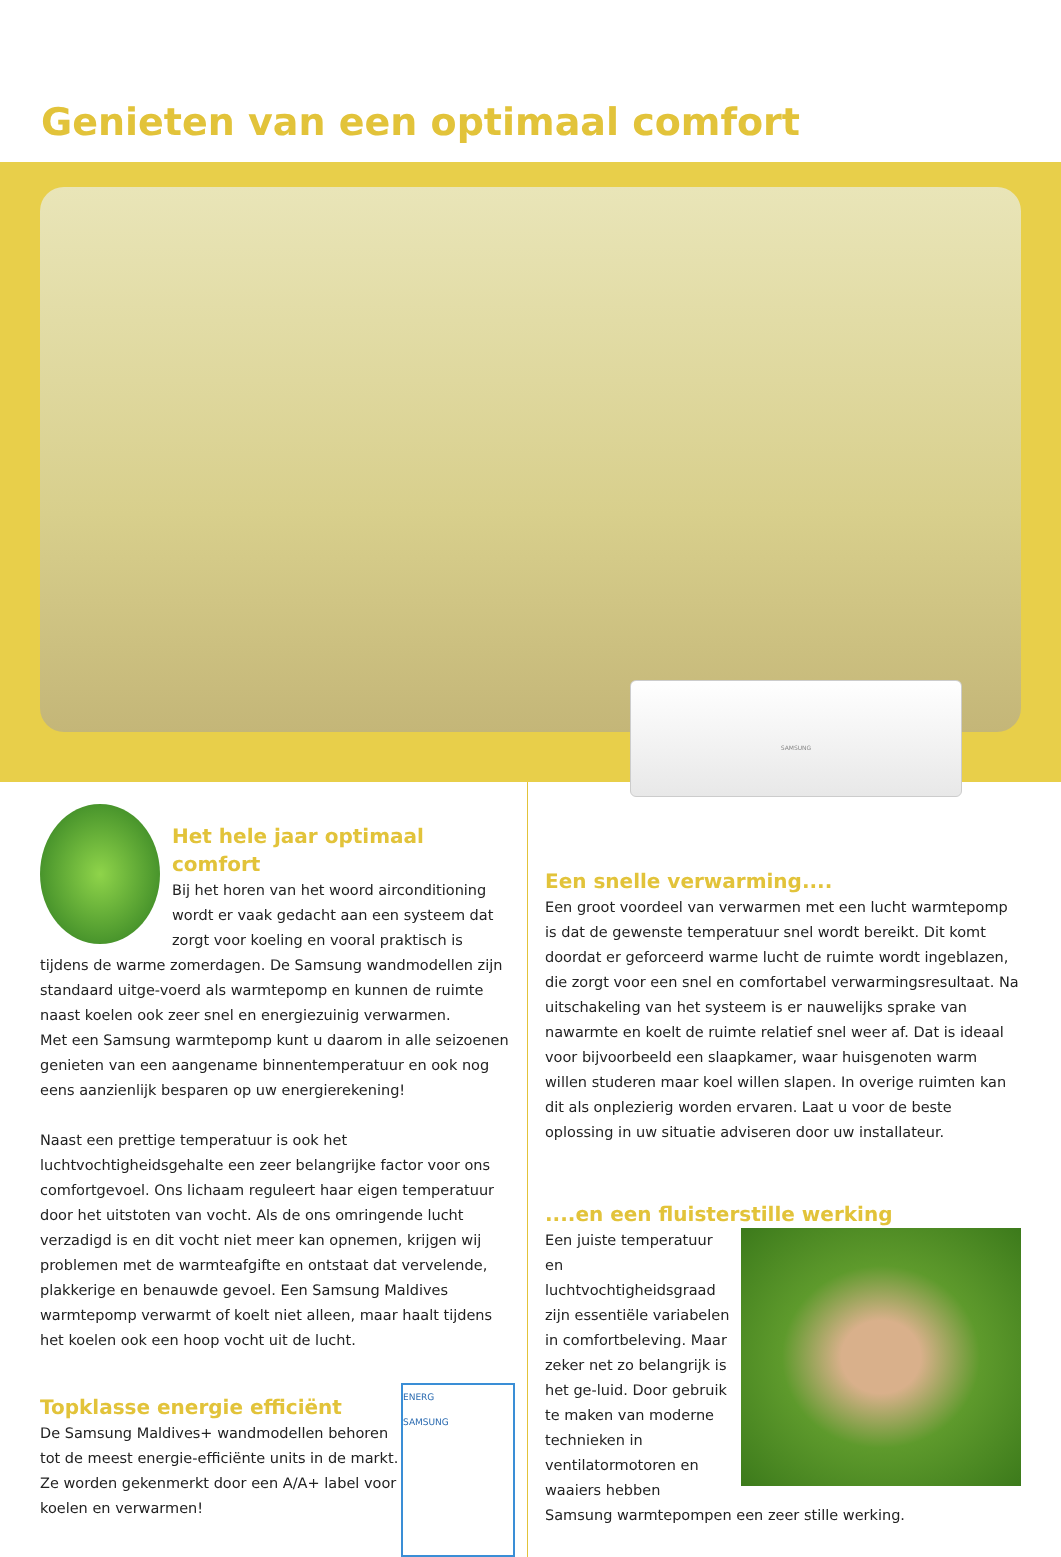Genieten van een optimaal comfort
SAMSUNG
Het hele jaar optimaal comfort
Bij het horen van het woord airconditioning wordt er vaak gedacht aan een systeem dat zorgt voor koeling en vooral praktisch is tijdens de warme zomerdagen. De Samsung wandmodellen zijn standaard uitge-voerd als warmtepomp en kunnen de ruimte naast koelen ook zeer snel en energiezuinig verwarmen.
Met een Samsung warmtepomp kunt u daarom in alle seizoenen genieten van een aangename binnentemperatuur en ook nog eens aanzienlijk besparen op uw energierekening!
Naast een prettige temperatuur is ook het luchtvochtigheidsgehalte een zeer belangrijke factor voor ons comfortgevoel. Ons lichaam reguleert haar eigen temperatuur door het uitstoten van vocht. Als de ons omringende lucht verzadigd is en dit vocht niet meer kan opnemen, krijgen wij problemen met de warmteafgifte en ontstaat dat vervelende, plakkerige en benauwde gevoel. Een Samsung Maldives warmtepomp verwarmt of koelt niet alleen, maar haalt tijdens het koelen ook een hoop vocht uit de lucht.
ENERG
SAMSUNG
Topklasse energie efficiënt
De Samsung Maldives+ wandmodellen behoren tot de meest energie-efficiënte units in de markt.
Ze worden gekenmerkt door een A/A+ label voor koelen en verwarmen!
Een snelle verwarming....
Een groot voordeel van verwarmen met een lucht warmtepomp is dat de gewenste temperatuur snel wordt bereikt. Dit komt doordat er geforceerd warme lucht de ruimte wordt ingeblazen, die zorgt voor een snel en comfortabel verwarmingsresultaat. Na uitschakeling van het systeem is er nauwelijks sprake van nawarmte en koelt de ruimte relatief snel weer af. Dat is ideaal voor bijvoorbeeld een slaapkamer, waar huisgenoten warm willen studeren maar koel willen slapen. In overige ruimten kan dit als onplezierig worden ervaren. Laat u voor de beste oplossing in uw situatie adviseren door uw installateur.
....en een fluisterstille werking
Een juiste temperatuur en luchtvochtigheidsgraad zijn essentiële variabelen in comfortbeleving. Maar zeker net zo belangrijk is het ge-luid. Door gebruik te maken van moderne technieken in ventilatormotoren en waaiers hebben Samsung warmtepompen een zeer stille werking.